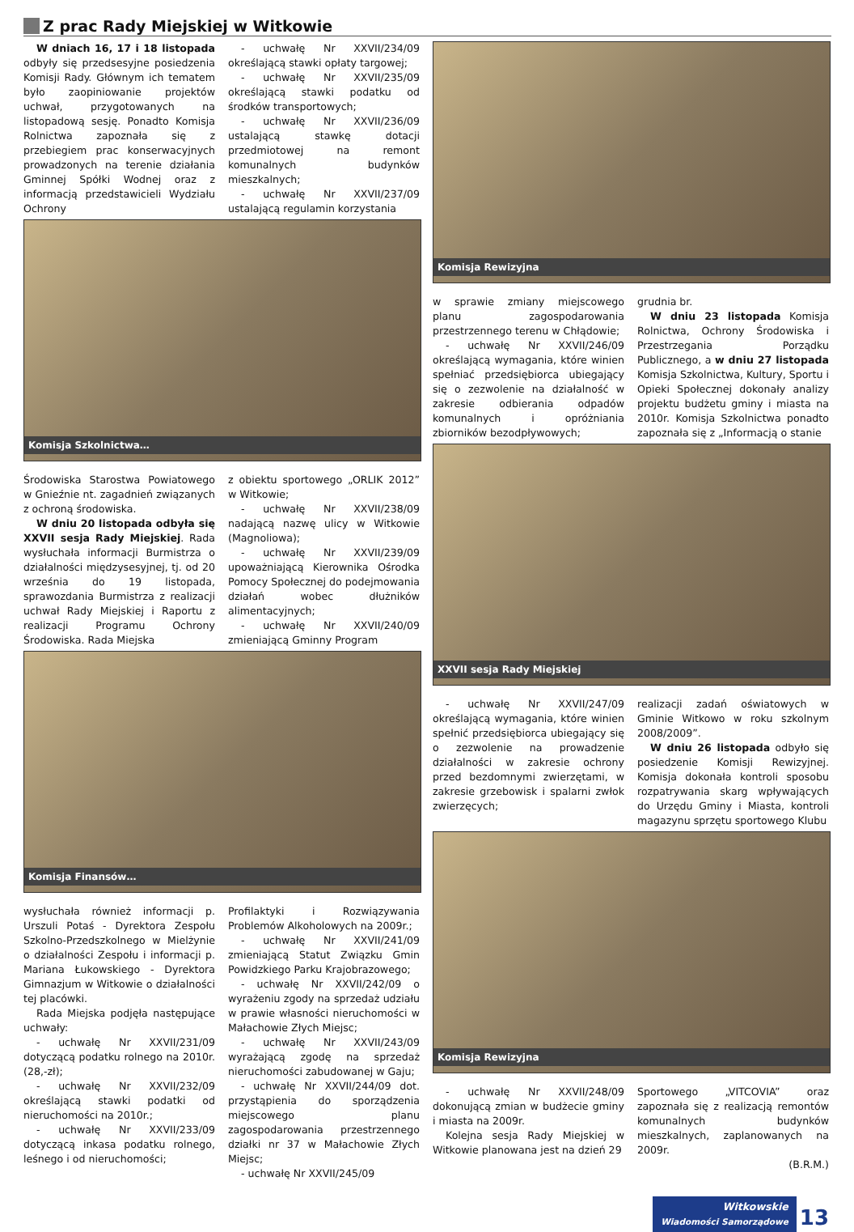Z prac Rady Miejskiej w Witkowie
W dniach 16, 17 i 18 listopada odbyły się przedsesyjne posiedzenia Komisji Rady. Głównym ich tematem było zaopiniowanie projektów uchwał, przygotowanych na listopadową sesję. Ponadto Komisja Rolnictwa zapoznała się z przebiegiem prac konserwacyjnych prowadzonych na terenie działania Gminnej Spółki Wodnej oraz z informacją przedstawicieli Wydziału Ochrony
- uchwałę Nr XXVII/234/09 określającą stawki opłaty targowej;
- uchwałę Nr XXVII/235/09 określającą stawki podatku od środków transportowych;
- uchwałę Nr XXVII/236/09 ustalającą stawkę dotacji przedmiotowej na remont komunalnych budynków mieszkalnych;
- uchwałę Nr XXVII/237/09 ustalającą regulamin korzystania
Komisja Szkolnictwa…
Środowiska Starostwa Powiatowego w Gnieźnie nt. zagadnień związanych z ochroną środowiska.
W dniu 20 listopada odbyła się XXVII sesja Rady Miejskiej. Rada wysłuchała informacji Burmistrza o działalności międzysesyjnej, tj. od 20 września do 19 listopada, sprawozdania Burmistrza z realizacji uchwał Rady Miejskiej i Raportu z realizacji Programu Ochrony Środowiska. Rada Miejska
z obiektu sportowego „ORLIK 2012” w Witkowie;
- uchwałę Nr XXVII/238/09 nadającą nazwę ulicy w Witkowie (Magnoliowa);
- uchwałę Nr XXVII/239/09 upoważniającą Kierownika Ośrodka Pomocy Społecznej do podejmowania działań wobec dłużników alimentacyjnych;
- uchwałę Nr XXVII/240/09 zmieniającą Gminny Program
Komisja Finansów…
wysłuchała również informacji p. Urszuli Potaś - Dyrektora Zespołu Szkolno-Przedszkolnego w Mielżynie o działalności Zespołu i informacji p. Mariana Łukowskiego - Dyrektora Gimnazjum w Witkowie o działalności tej placówki.
Rada Miejska podjęła następujące uchwały:
- uchwałę Nr XXVII/231/09 dotyczącą podatku rolnego na 2010r. (28,-zł);
- uchwałę Nr XXVII/232/09 określającą stawki podatki od nieruchomości na 2010r.;
- uchwałę Nr XXVII/233/09 dotyczącą inkasa podatku rolnego, leśnego i od nieruchomości;
Profilaktyki i Rozwiązywania Problemów Alkoholowych na 2009r.;
- uchwałę Nr XXVII/241/09 zmieniającą Statut Związku Gmin Powidzkiego Parku Krajobrazowego;
- uchwałę Nr XXVII/242/09 o wyrażeniu zgody na sprzedaż udziału w prawie własności nieruchomości w Małachowie Złych Miejsc;
- uchwałę Nr XXVII/243/09 wyrażającą zgodę na sprzedaż nieruchomości zabudowanej w Gaju;
- uchwałę Nr XXVII/244/09 dot. przystąpienia do sporządzenia miejscowego planu zagospodarowania przestrzennego działki nr 37 w Małachowie Złych Miejsc;
- uchwałę Nr XXVII/245/09
Komisja Rewizyjna
w sprawie zmiany miejscowego planu zagospodarowania przestrzennego terenu w Chłądowie;
- uchwałę Nr XXVII/246/09 określającą wymagania, które winien spełniać przedsiębiorca ubiegający się o zezwolenie na działalność w zakresie odbierania odpadów komunalnych i opróżniania zbiorników bezodpływowych;
grudnia br.
W dniu 23 listopada Komisja Rolnictwa, Ochrony Środowiska i Przestrzegania Porządku Publicznego, a w dniu 27 listopada Komisja Szkolnictwa, Kultury, Sportu i Opieki Społecznej dokonały analizy projektu budżetu gminy i miasta na 2010r. Komisja Szkolnictwa ponadto zapoznała się z „Informacją o stanie
XXVII sesja Rady Miejskiej
- uchwałę Nr XXVII/247/09 określającą wymagania, które winien spełnić przedsiębiorca ubiegający się o zezwolenie na prowadzenie działalności w zakresie ochrony przed bezdomnymi zwierzętami, w zakresie grzebowisk i spalarni zwłok zwierzęcych;
realizacji zadań oświatowych w Gminie Witkowo w roku szkolnym 2008/2009”.
W dniu 26 listopada odbyło się posiedzenie Komisji Rewizyjnej. Komisja dokonała kontroli sposobu rozpatrywania skarg wpływających do Urzędu Gminy i Miasta, kontroli magazynu sprzętu sportowego Klubu
Komisja Rewizyjna
- uchwałę Nr XXVII/248/09 dokonującą zmian w budżecie gminy i miasta na 2009r.
Kolejna sesja Rady Miejskiej w Witkowie planowana jest na dzień 29
Sportowego „VITCOVIA” oraz zapoznała się z realizacją remontów komunalnych budynków mieszkalnych, zaplanowanych na 2009r.
(B.R.M.)
Witkowskie
Wiadomości Samorządowe 13